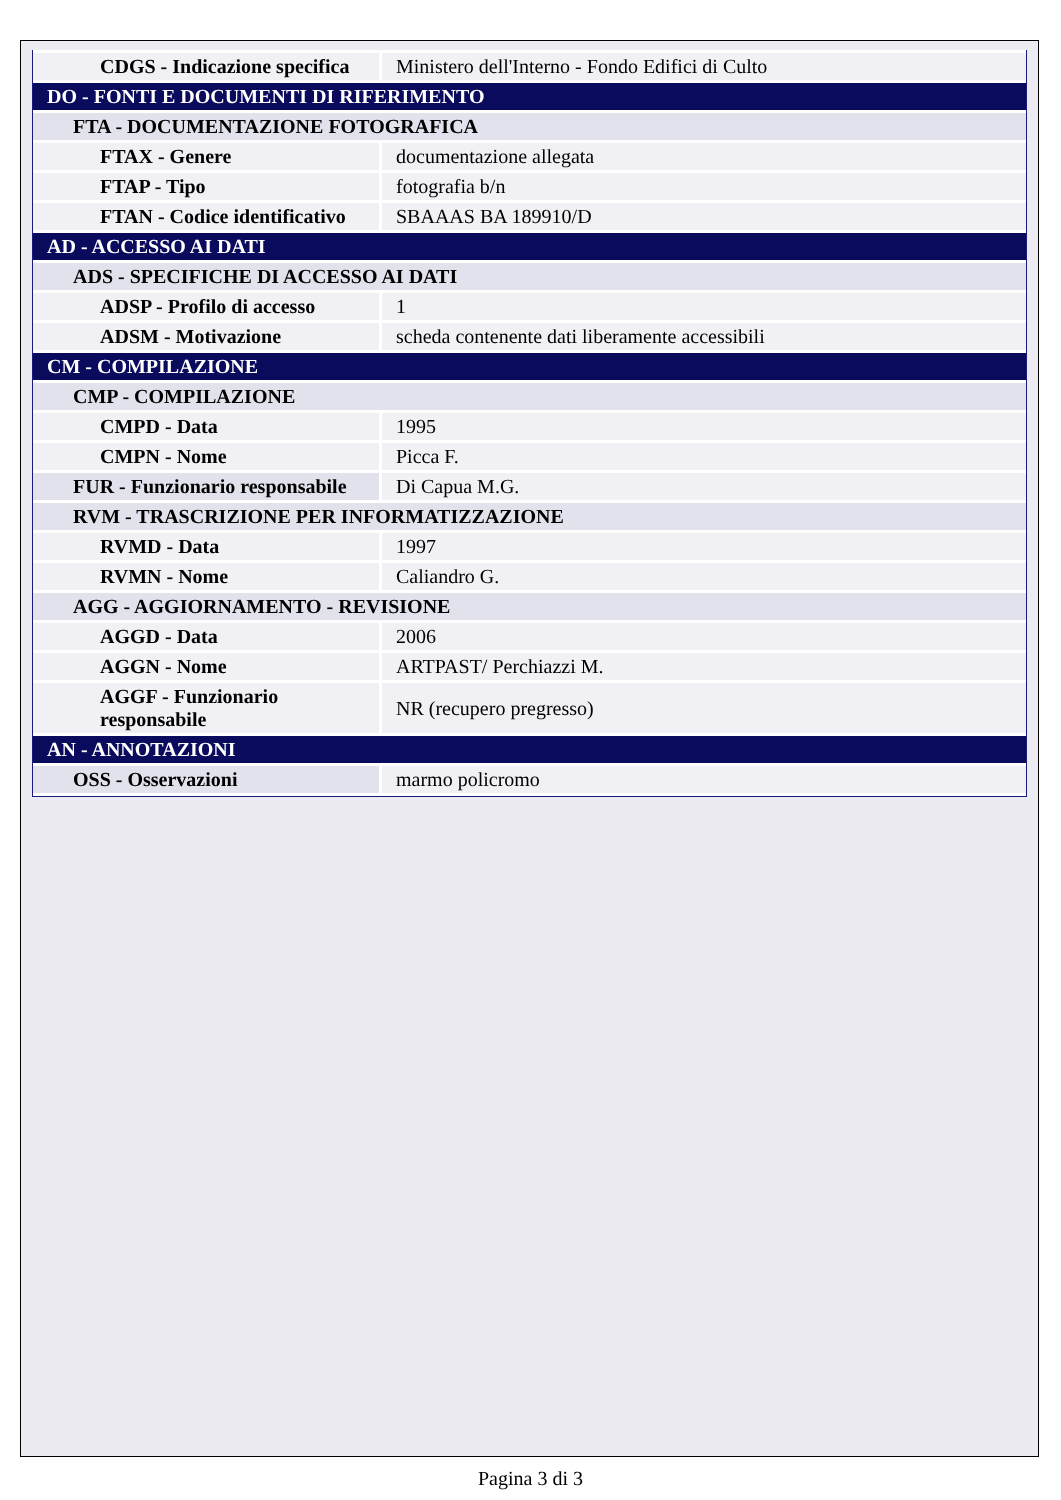| CDGS - Indicazione specifica | Ministero dell'Interno - Fondo Edifici di Culto |
| DO - FONTI E DOCUMENTI DI RIFERIMENTO | |
| FTA - DOCUMENTAZIONE FOTOGRAFICA | |
| FTAX - Genere | documentazione allegata |
| FTAP - Tipo | fotografia b/n |
| FTAN - Codice identificativo | SBAAAS BA 189910/D |
| AD - ACCESSO AI DATI | |
| ADS - SPECIFICHE DI ACCESSO AI DATI | |
| ADSP - Profilo di accesso | 1 |
| ADSM - Motivazione | scheda contenente dati liberamente accessibili |
| CM - COMPILAZIONE | |
| CMP - COMPILAZIONE | |
| CMPD - Data | 1995 |
| CMPN - Nome | Picca F. |
| FUR - Funzionario responsabile | Di Capua M.G. |
| RVM - TRASCRIZIONE PER INFORMATIZZAZIONE | |
| RVMD - Data | 1997 |
| RVMN - Nome | Caliandro G. |
| AGG - AGGIORNAMENTO - REVISIONE | |
| AGGD - Data | 2006 |
| AGGN - Nome | ARTPAST/ Perchiazzi M. |
| AGGF - Funzionario responsabile | NR (recupero pregresso) |
| AN - ANNOTAZIONI | |
| OSS - Osservazioni | marmo policromo |
Pagina 3 di 3